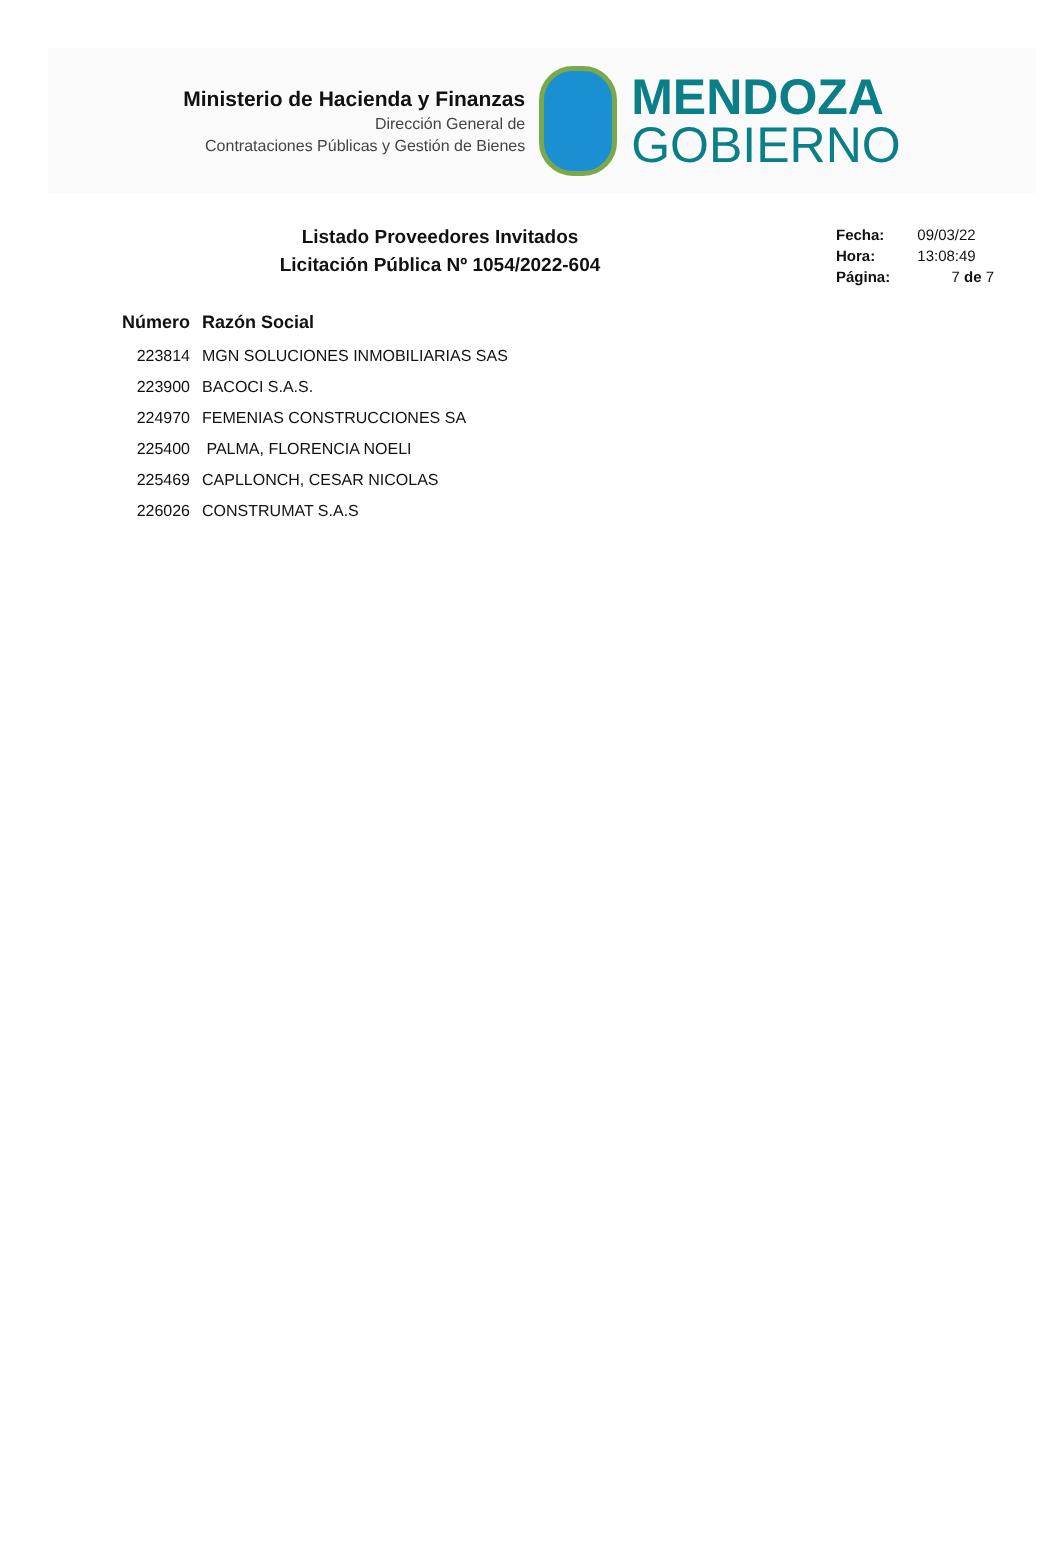Ministerio de Hacienda y Finanzas
Dirección General de
Contrataciones Públicas y Gestión de Bienes
MENDOZA
GOBIERNO
Listado Proveedores Invitados
Licitación Pública Nº 1054/2022-604
| Fecha: | 09/03/22 |
| Hora: | 13:08:49 |
| Página: | 7 de 7 |
| Número | Razón Social |
| --- | --- |
| 223814 | MGN SOLUCIONES INMOBILIARIAS SAS |
| 223900 | BACOCI S.A.S. |
| 224970 | FEMENIAS CONSTRUCCIONES SA |
| 225400 | PALMA, FLORENCIA NOELI |
| 225469 | CAPLLONCH, CESAR NICOLAS |
| 226026 | CONSTRUMAT S.A.S |